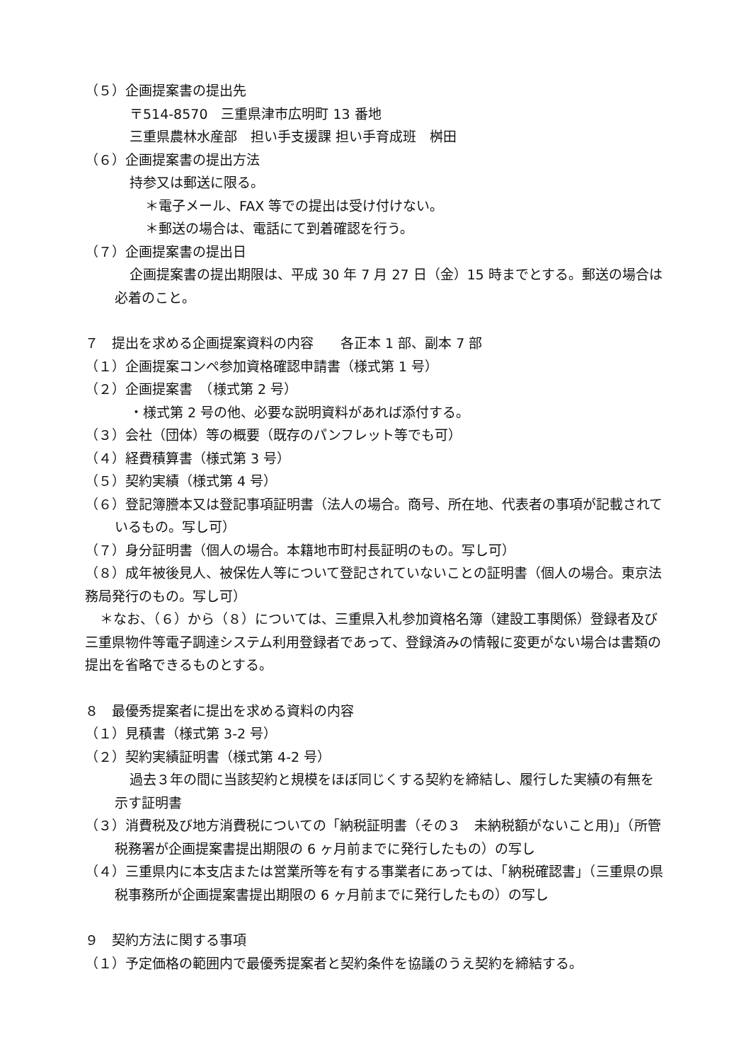（５）企画提案書の提出先
〒514-8570　三重県津市広明町 13 番地
三重県農林水産部　担い手支援課 担い手育成班　桝田
（６）企画提案書の提出方法
持参又は郵送に限る。
＊電子メール、FAX 等での提出は受け付けない。
＊郵送の場合は、電話にて到着確認を行う。
（７）企画提案書の提出日
企画提案書の提出期限は、平成 30 年 7 月 27 日（金）15 時までとする。郵送の場合は必着のこと。
７　提出を求める企画提案資料の内容　　各正本 1 部、副本 7 部
（１）企画提案コンペ参加資格確認申請書（様式第 1 号）
（２）企画提案書　（様式第 2 号）
・様式第 2 号の他、必要な説明資料があれば添付する。
（３）会社（団体）等の概要（既存のパンフレット等でも可）
（４）経費積算書（様式第 3 号）
（５）契約実績（様式第 4 号）
（６）登記簿謄本又は登記事項証明書（法人の場合。商号、所在地、代表者の事項が記載されているもの。写し可）
（７）身分証明書（個人の場合。本籍地市町村長証明のもの。写し可）
（８）成年被後見人、被保佐人等について登記されていないことの証明書（個人の場合。東京法務局発行のもの。写し可）
＊なお、（６）から（８）については、三重県入札参加資格名簿（建設工事関係）登録者及び三重県物件等電子調達システム利用登録者であって、登録済みの情報に変更がない場合は書類の提出を省略できるものとする。
８　最優秀提案者に提出を求める資料の内容
（１）見積書（様式第 3-2 号）
（２）契約実績証明書（様式第 4-2 号）
過去３年の間に当該契約と規模をほぼ同じくする契約を締結し、履行した実績の有無を示す証明書
（３）消費税及び地方消費税についての「納税証明書（その３　未納税額がないこと用)」（所管税務署が企画提案書提出期限の 6 ヶ月前までに発行したもの）の写し
（４）三重県内に本支店または営業所等を有する事業者にあっては、「納税確認書」（三重県の県税事務所が企画提案書提出期限の 6 ヶ月前までに発行したもの）の写し
９　契約方法に関する事項
（１）予定価格の範囲内で最優秀提案者と契約条件を協議のうえ契約を締結する。